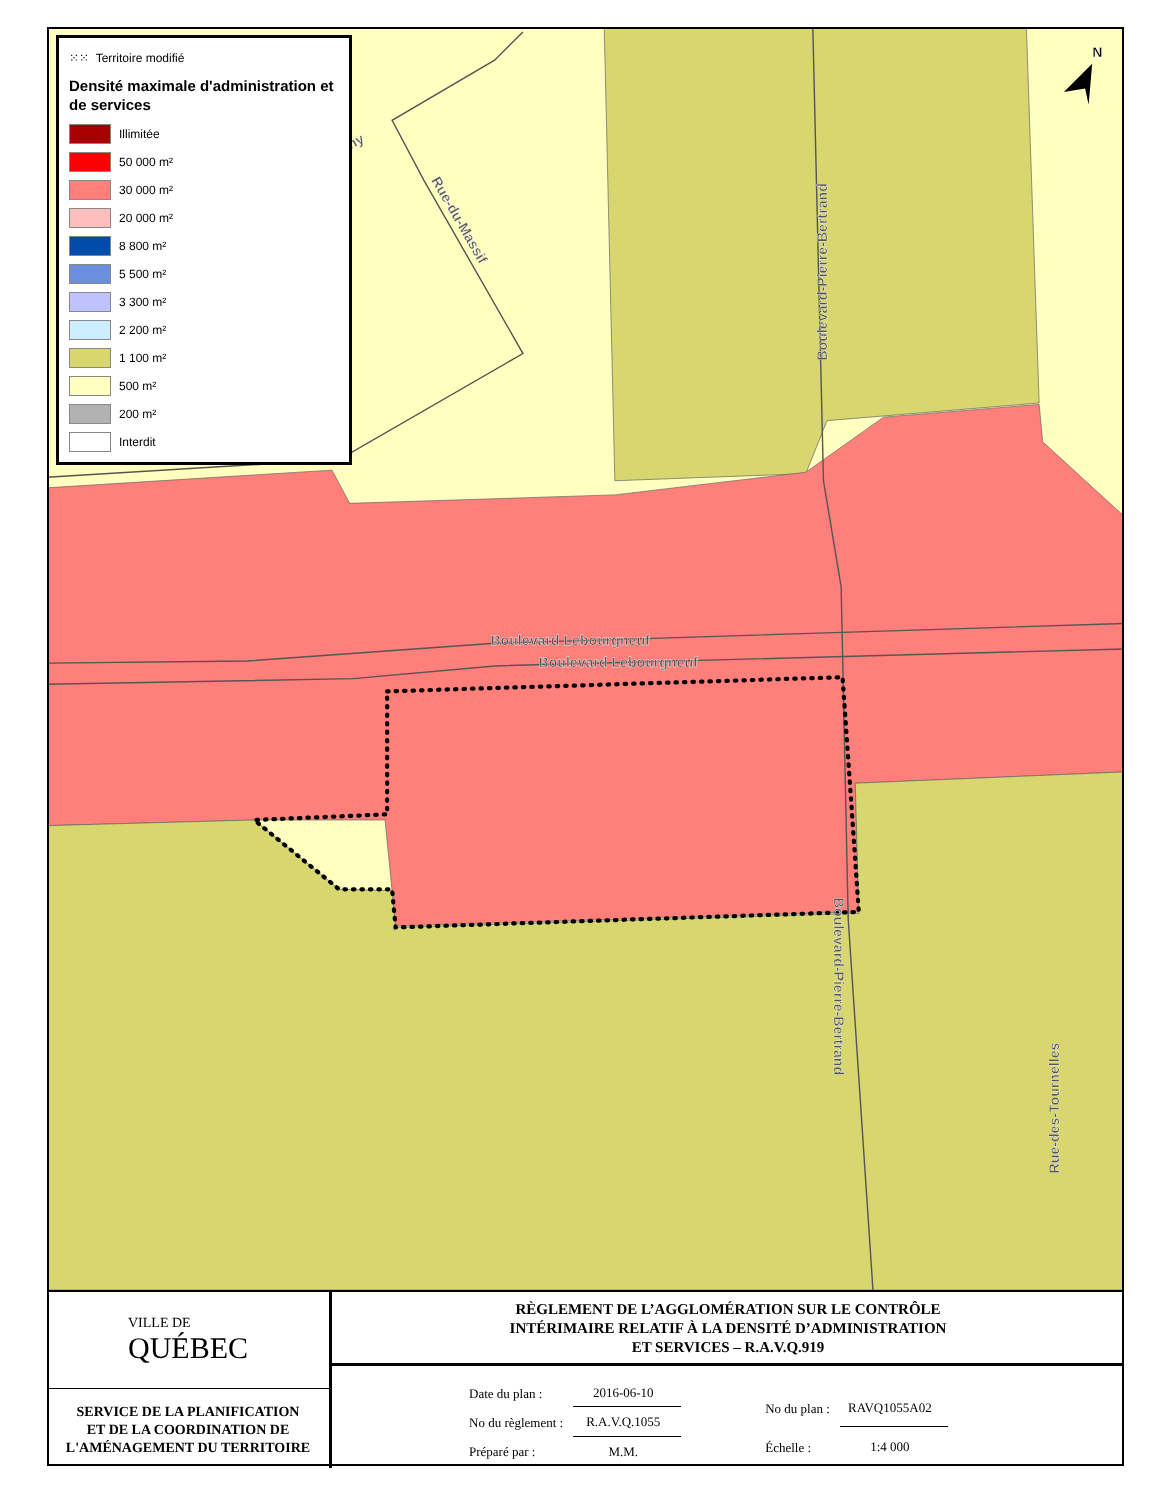Boulevard Lebourgneuf
Boulevard Lebourgneuf
Boulevard-Pierre-Bertrand
Boulevard-Pierre-Bertrand
Rue-du-Massif
Rue-des-Tournelles
oligny
N
⁙⁙ Territoire modifié
Densité maximale d'administration et de services
Illimitée
50 000 m²
30 000 m²
20 000 m²
8 800 m²
5 500 m²
3 300 m²
2 200 m²
1 100 m²
500 m²
200 m²
Interdit
VILLE DE
QUÉBEC
SERVICE DE LA PLANIFICATION
ET DE LA COORDINATION DE
L'AMÉNAGEMENT DU TERRITOIRE
RÈGLEMENT DE L’AGGLOMÉRATION SUR LE CONTRÔLE
INTÉRIMAIRE RELATIF À LA DENSITÉ D’ADMINISTRATION
ET SERVICES – R.A.V.Q.919
| Date du plan : | 2016-06-10 |
| No du règlement : | R.A.V.Q.1055 |
| Préparé par : | M.M. |
| No du plan : | RAVQ1055A02 |
| Échelle : | 1:4 000 |